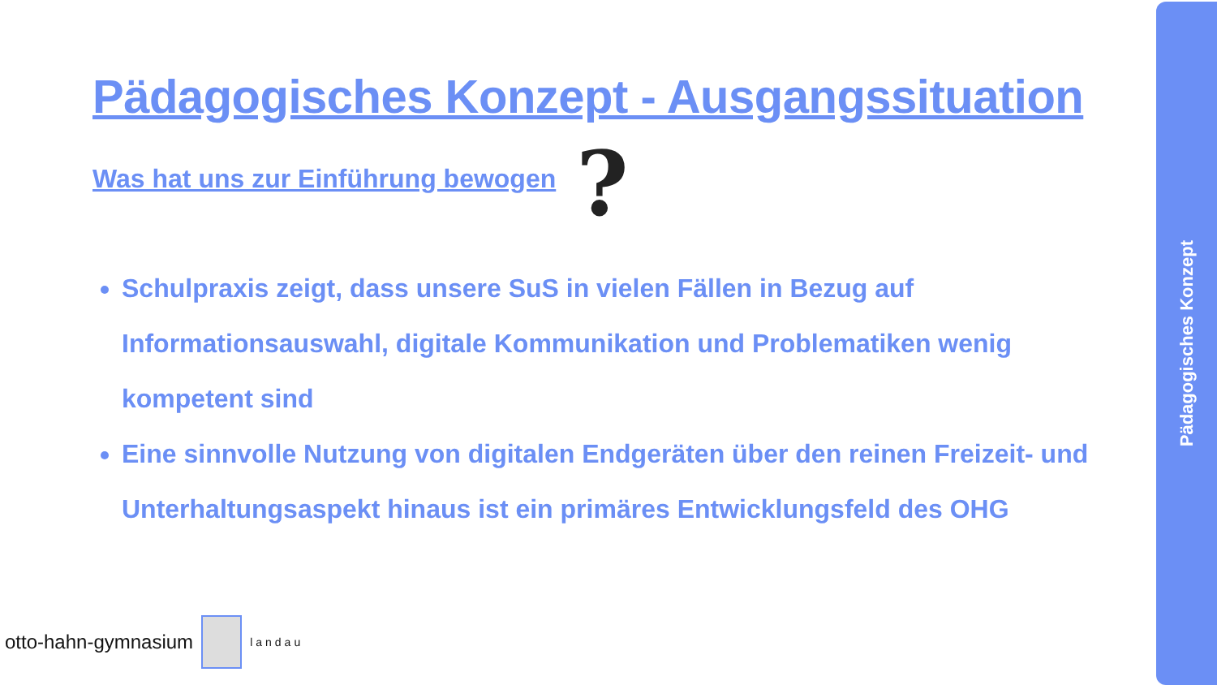Pädagogisches Konzept - Ausgangssituation
Was hat uns zur Einführung bewogen
?
Schulpraxis zeigt, dass unsere SuS in vielen Fällen in Bezug auf Informationsauswahl, digitale Kommunikation und Problematiken wenig kompetent sind
Eine sinnvolle Nutzung von digitalen Endgeräten über den reinen Freizeit- und Unterhaltungsaspekt hinaus ist ein primäres Entwicklungsfeld des OHG
otto-hahn-gymnasium
landau
Pädagogisches Konzept